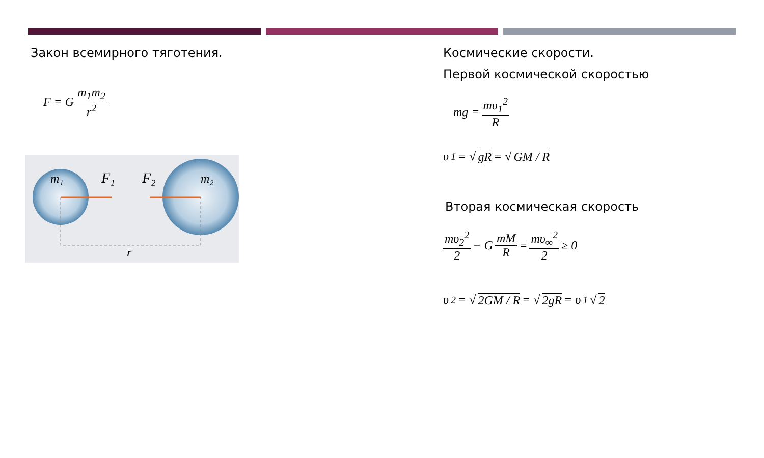Закон всемирного тяготения.
F = G m<sub>1</sub>m<sub>2</sub> r<sup>2</sup>
m₁
F₁
F₂
m₂
r
Космические скорости.
Первой космической скоростью
mg = mυ<sub>1</sub><sup>2</sup> R
υ<sub>1</sub> = √ gR = √ GM / R
Вторая космическая скорость
mυ<sub>2</sub><sup>2</sup> 2 − G mM R = mυ<sub>∞</sub><sup>2</sup> 2 ≥ 0
υ<sub>2</sub> = √ 2GM / R = √ 2gR = υ<sub>1</sub>√ 2